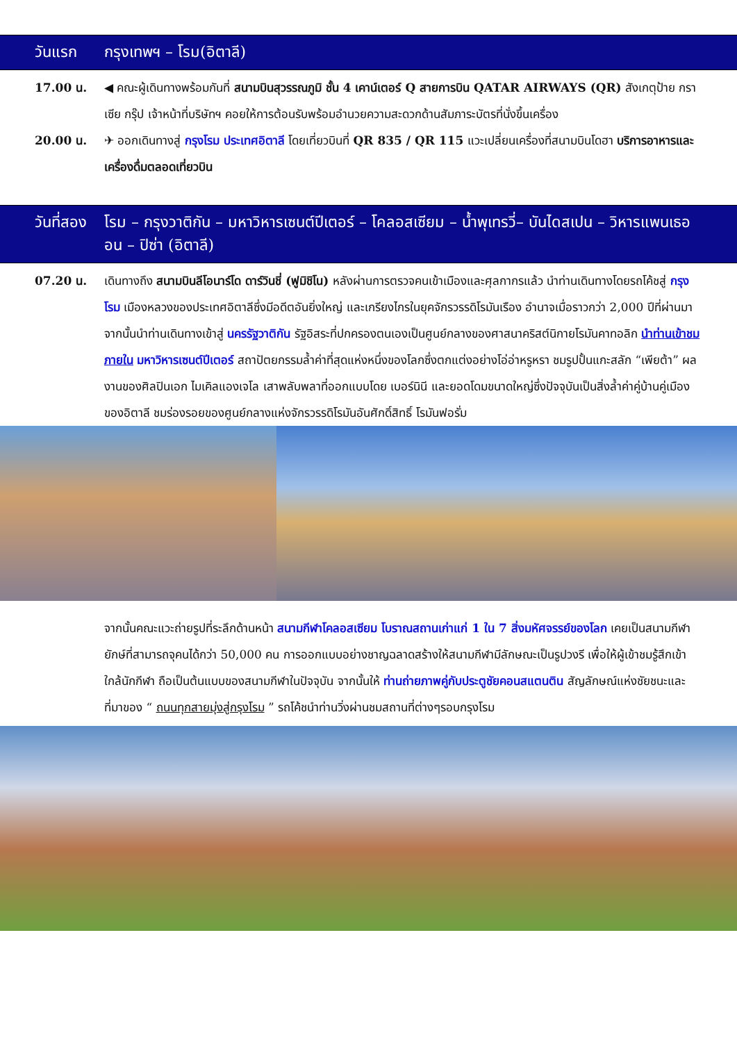วันแรก กรุงเทพฯ – โรม(อิตาลี)
17.00 น. ◀ คณะผู้เดินทางพร้อมกันที่ สนามบินสุวรรณภูมิ ชั้น 4 เคาน์เตอร์ Q สายการบิน QATAR AIRWAYS (QR) สังเกตุป้าย กราเซีย กรุ๊ป เจ้าหน้าที่บริษัทฯ คอยให้การต้อนรับพร้อมอำนวยความสะดวกด้านสัมภาระบัตรที่นั่งขึ้นเครื่อง
20.00 น. ✈ ออกเดินทางสู่ กรุงโรม ประเทศอิตาลี โดยเที่ยวบินที่ QR 835 / QR 115 แวะเปลี่ยนเครื่องที่สนามบินโดฮา บริการอาหารและเครื่องดื่มตลอดเที่ยวบิน
วันที่สอง โรม – กรุงวาติกัน – มหาวิหารเซนต์ปีเตอร์ – โคลอสเซียม – น้ำพุเทรวี่– บันไดสเปน – วิหารแพนเธออน – ปิซ่า (อิตาลี)
07.20 น. เดินทางถึง สนามบินลีโอนาร์โด ดาร์วินชี่ (ฟูมิชิโน) หลังผ่านการตรวจคนเข้าเมืองและศุลกากรแล้ว นำท่านเดินทางโดยรถโค้ชสู่ กรุงโรม เมืองหลวงของประเทศอิตาลีซึ่งมีอดีตอันยิ่งใหญ่ และเกรียงไกรในยุคจักรวรรดิโรมันเรือง อำนาจเมื่อราวกว่า 2,000 ปีที่ผ่านมา จากนั้นนำท่านเดินทางเข้าสู่ นครรัฐวาติกัน รัฐอิสระที่ปกครองตนเองเป็นศูนย์กลางของศาสนาคริสต์นิกายโรมันคาทอลิก นำท่านเข้าชมภายใน มหาวิหารเซนต์ปีเตอร์ สถาปัตยกรรมล้ำค่าที่สุดแห่งหนึ่งของโลกซึ่งตกแต่งอย่างโอ่อ่าหรูหรา ชมรูปปั้นแกะสลัก “เพียต้า” ผลงานของศิลปินเอก ไมเคิลแองเจโล เสาพลับพลาที่ออกแบบโดย เบอร์นินี และยอดโดมขนาดใหญ่ซึ่งปัจจุบันเป็นสิ่งล้ำค่าคู่บ้านคู่เมืองของอิตาลี ชมร่องรอยของศูนย์กลางแห่งจักรวรรดิโรมันอันศักดิ์สิทธิ์ โรมันฟอรั่ม
จากนั้นคณะแวะถ่ายรูปที่ระลึกด้านหน้า สนามกีฬาโคลอสเซียม โบราณสถานเก่าแก่ 1 ใน 7 สิ่งมหัศจรรย์ของโลก เคยเป็นสนามกีฬายักษ์ที่สามารถจุคนได้กว่า 50,000 คน การออกแบบอย่างชาญฉลาดสร้างให้สนามกีฬามีลักษณะเป็นรูปวงรี เพื่อให้ผู้เข้าชมรู้สึกเข้าใกล้นักกีฬา ถือเป็นต้นแบบของสนามกีฬาในปัจจุบัน จากนั้นให้ ท่านถ่ายภาพคู่กับประตูชัยคอนสแตนติน สัญลักษณ์แห่งชัยชนะและที่มาของ “ ถนนทุกสายมุ่งสู่กรุงโรม ” รถโค้ชนำท่านวิ่งผ่านชมสถานที่ต่างๆรอบกรุงโรม